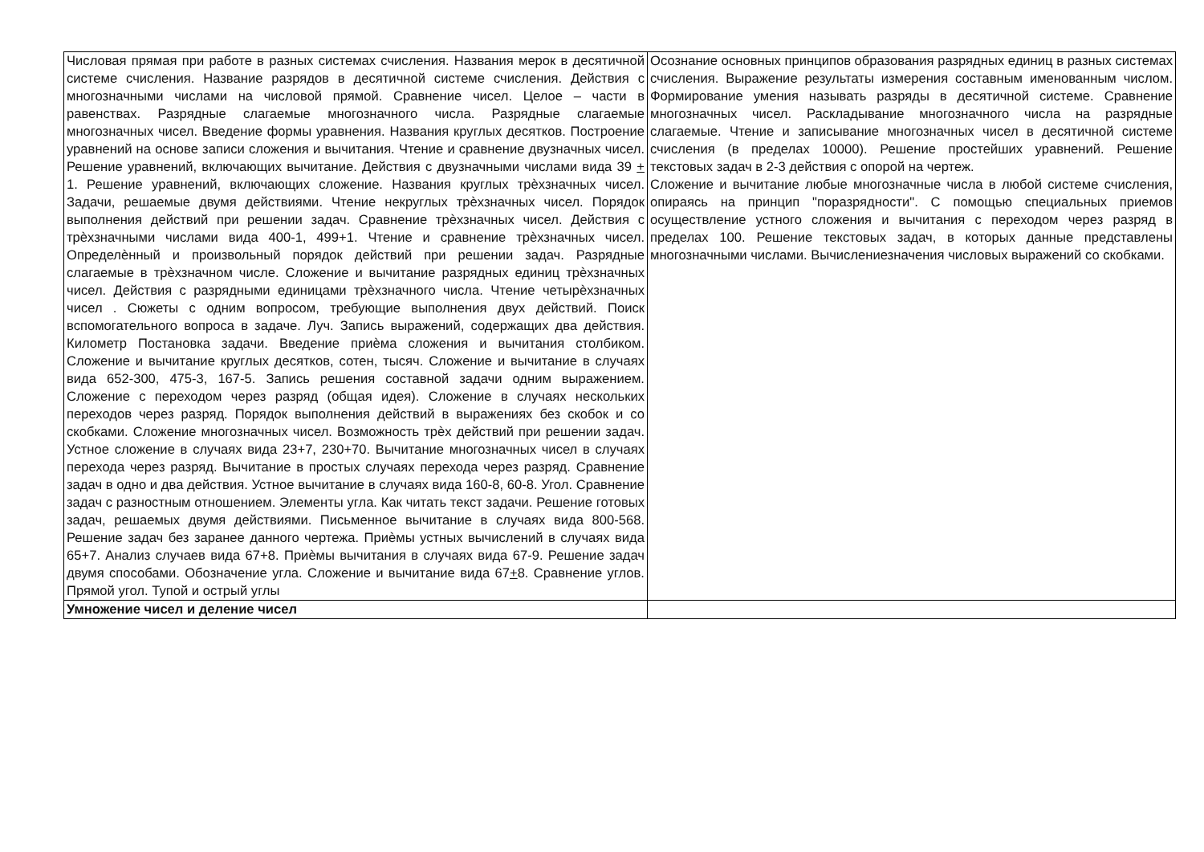| Числовая прямая при работе в разных системах счисления. Названия мерок в десятичной системе счисления. Название разрядов в десятичной системе счисления. Действия с многозначными числами на числовой прямой. Сравнение чисел. Целое – части в равенствах. Разрядные слагаемые многозначного числа. Разрядные слагаемые многозначных чисел. Введение формы уравнения. Названия круглых десятков. Построение уравнений на основе записи сложения и вычитания. Чтение и сравнение двузначных чисел. Решение уравнений, включающих вычитание. Действия с двузначными числами вида 39 + 1. Решение уравнений, включающих сложение. Названия круглых трѐхзначных чисел. Задачи, решаемые двумя действиями. Чтение некруглых трѐхзначных чисел. Порядок выполнения действий при решении задач. Сравнение трѐхзначных чисел. Действия с трѐхзначными числами вида 400-1, 499+1. Чтение и сравнение трѐхзначных чисел. Определѐнный и произвольный порядок действий при решении задач. Разрядные слагаемые в трѐхзначном числе. Сложение и вычитание разрядных единиц трѐхзначных чисел. Действия с разрядными единицами трѐхзначного числа. Чтение четырѐхзначных чисел . Сюжеты с одним вопросом, требующие выполнения двух действий. Поиск вспомогательного вопроса в задаче. Луч. Запись выражений, содержащих два действия. Километр Постановка задачи. Введение приѐма сложения и вычитания столбиком. Сложение и вычитание круглых десятков, сотен, тысяч. Сложение и вычитание в случаях вида 652-300, 475-3, 167-5. Запись решения составной задачи одним выражением. Сложение с переходом через разряд (общая идея). Сложение в случаях нескольких переходов через разряд. Порядок выполнения действий в выражениях без скобок и со скобками. Сложение многозначных чисел. Возможность трѐх действий при решении задач. Устное сложение в случаях вида 23+7, 230+70. Вычитание многозначных чисел в случаях перехода через разряд. Вычитание в простых случаях перехода через разряд. Сравнение задач в одно и два действия. Устное вычитание в случаях вида 160-8, 60-8. Угол. Сравнение задач с разностным отношением. Элементы угла. Как читать текст задачи. Решение готовых задач, решаемых двумя действиями. Письменное вычитание в случаях вида 800-568. Решение задач без заранее данного чертежа. Приѐмы устных вычислений в случаях вида 65+7. Анализ случаев вида 67+8. Приѐмы вычитания в случаях вида 67-9. Решение задач двумя способами. Обозначение угла. Сложение и вычитание вида 67 + 8. Сравнение углов. Прямой угол. Тупой и острый углы | Осознание основных принципов образования разрядных единиц в разных системах счисления. Выражение результаты измерения составным именованным числом. Формирование умения называть разряды в десятичной системе. Сравнение многозначных чисел. Раскладывание многозначного числа на разрядные слагаемые. Чтение и записывание многозначных чисел в десятичной системе счисления (в пределах 10000). Решение простейших уравнений. Решение текстовых задач в 2-3 действия с опорой на чертеж. Сложение и вычитание любые многозначные числа в любой системе счисления, опираясь на принцип "поразрядности". С помощью специальных приемов осуществление устного сложения и вычитания с переходом через разряд в пределах 100. Решение текстовых задач, в которых данные представлены многозначными числами. Вычислениезначения числовых выражений со скобками. |
| Умножение чисел и деление чисел | |